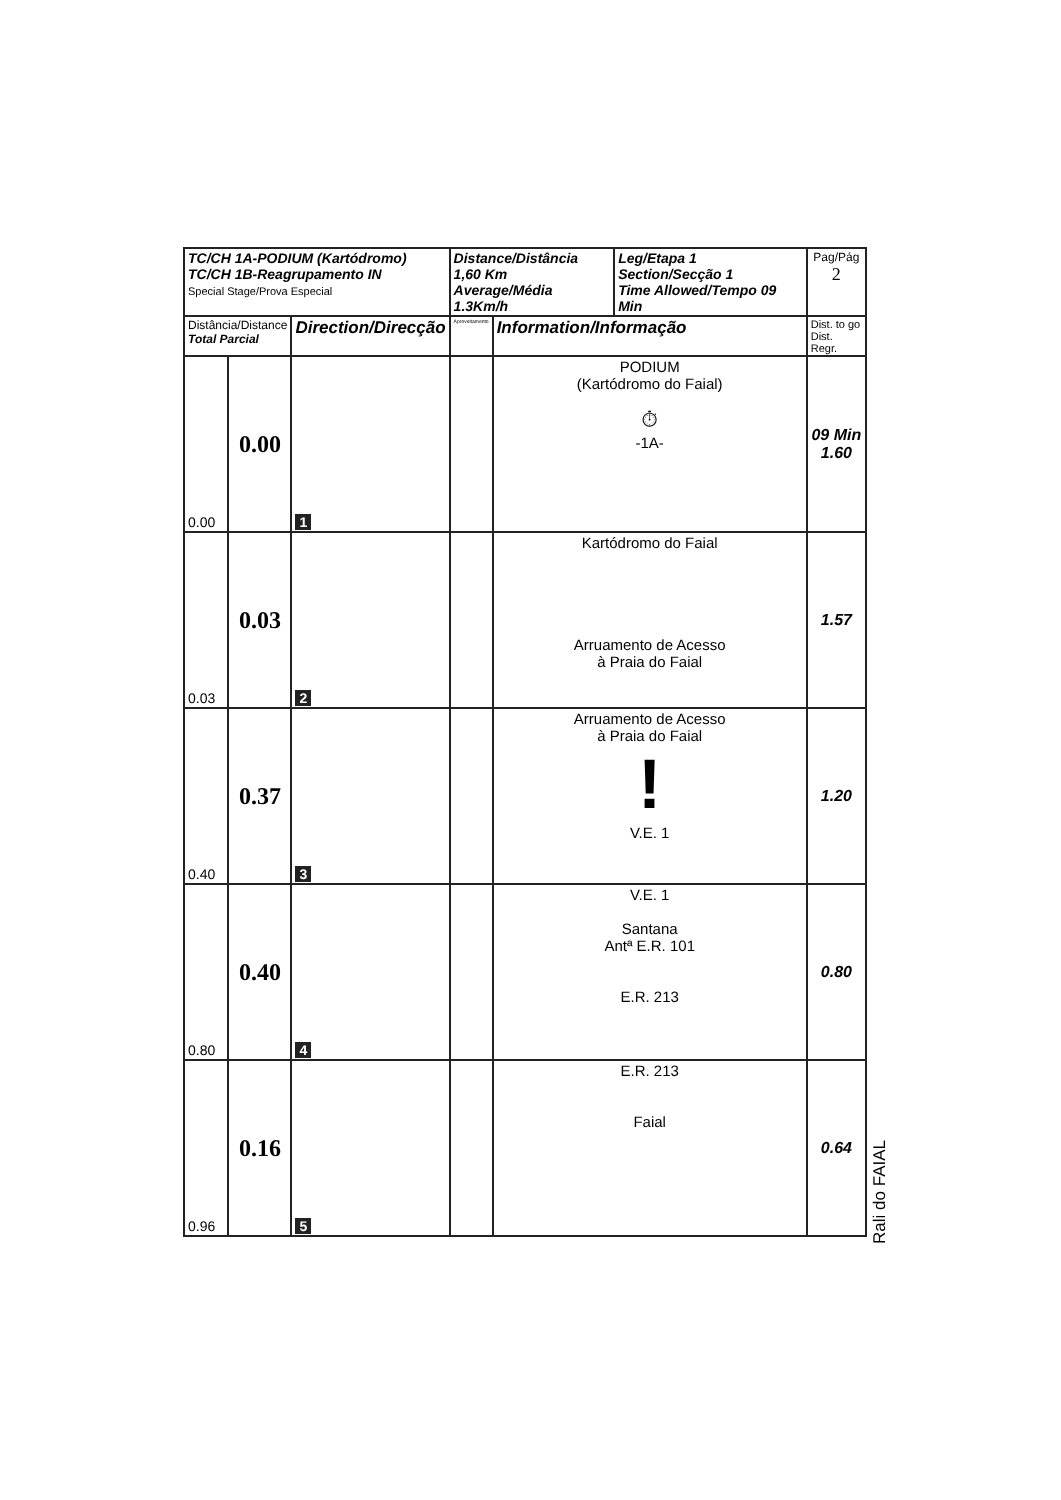| TC/CH 1A-PODIUM (Kartódromo) TC/CH 1B-Reagrupamento IN Special Stage/Prova Especial | | | Distance/Distância 1,60 Km Average/Média 1.3Km/h | | Leg/Etapa 1 Section/Secção 1 Time Allowed/Tempo 09 Min | Pag/Pág 2 |
| Distância/Distance Total Parcial | | Direction/Direcção | Aproveitamento | Information/Informação | | Dist. to go Dist. Regr. |
| 0.00 | 0.00 | 1 | | PODIUM (Kartódromo do Faial) ⏱ -1A- | | 09 Min 1.60 |
| 0.03 | 0.03 | 2 | | Kartódromo do Faial Arruamento de Acesso à Praia do Faial | | 1.57 |
| 0.40 | 0.37 | 3 | | Arruamento de Acesso à Praia do Faial ! V.E. 1 | | 1.20 |
| 0.80 | 0.40 | 4 | | V.E. 1 Santana Antª E.R. 101 E.R. 213 | | 0.80 |
| 0.96 | 0.16 | 5 | | E.R. 213 Faial | | 0.64 |
Rali do FAIAL